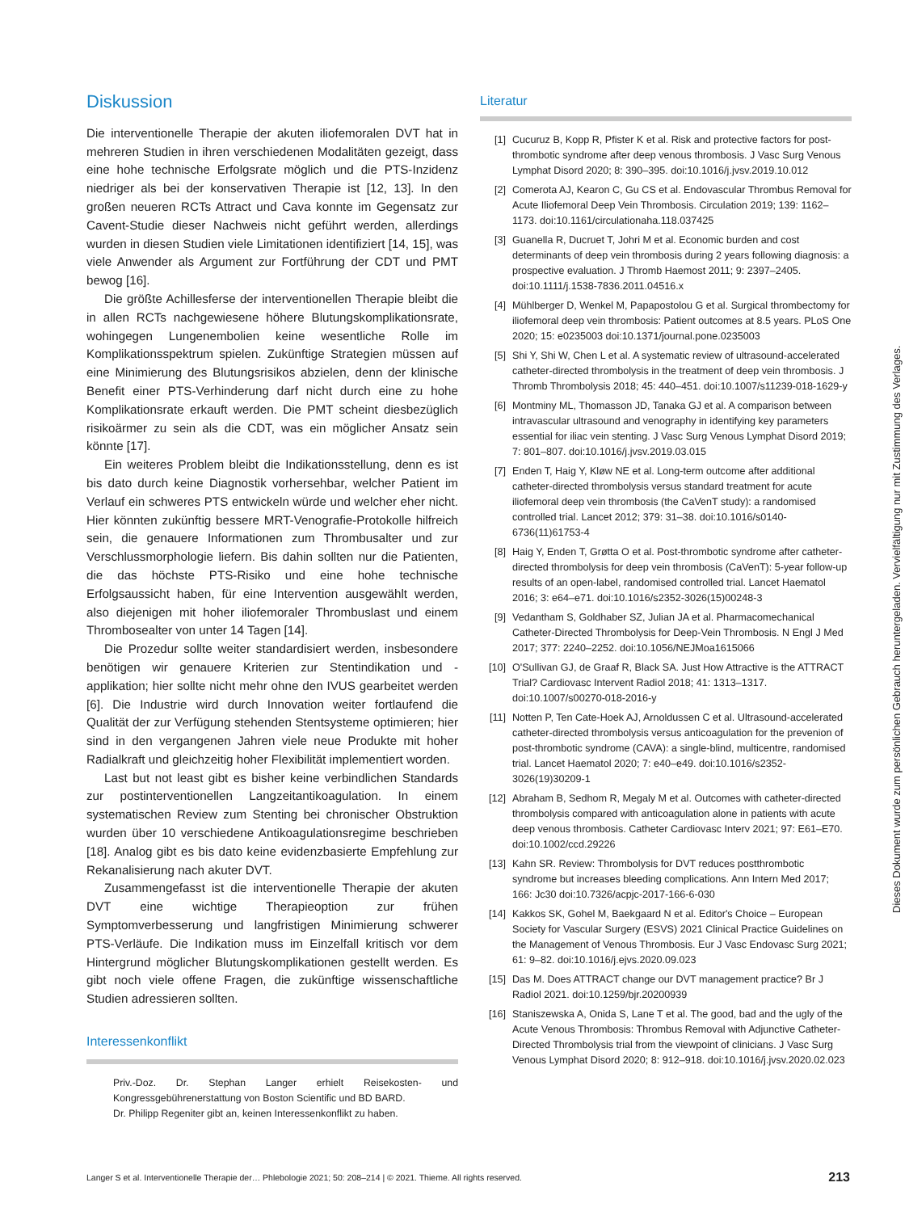Diskussion
Die interventionelle Therapie der akuten iliofemoralen DVT hat in mehreren Studien in ihren verschiedenen Modalitäten gezeigt, dass eine hohe technische Erfolgsrate möglich und die PTS-Inzidenz niedriger als bei der konservativen Therapie ist [12, 13]. In den großen neueren RCTs Attract und Cava konnte im Gegensatz zur Cavent-Studie dieser Nachweis nicht geführt werden, allerdings wurden in diesen Studien viele Limitationen identifiziert [14, 15], was viele Anwender als Argument zur Fortführung der CDT und PMT bewog [16].
Die größte Achillesferse der interventionellen Therapie bleibt die in allen RCTs nachgewiesene höhere Blutungskomplikationsrate, wohingegen Lungenembolien keine wesentliche Rolle im Komplikationsspektrum spielen. Zukünftige Strategien müssen auf eine Minimierung des Blutungsrisikos abzielen, denn der klinische Benefit einer PTS-Verhinderung darf nicht durch eine zu hohe Komplikationsrate erkauft werden. Die PMT scheint diesbezüglich risikoärmer zu sein als die CDT, was ein möglicher Ansatz sein könnte [17].
Ein weiteres Problem bleibt die Indikationsstellung, denn es ist bis dato durch keine Diagnostik vorhersehbar, welcher Patient im Verlauf ein schweres PTS entwickeln würde und welcher eher nicht. Hier könnten zukünftig bessere MRT-Venografie-Protokolle hilfreich sein, die genauere Informationen zum Thrombusalter und zur Verschlussmorphologie liefern. Bis dahin sollten nur die Patienten, die das höchste PTS-Risiko und eine hohe technische Erfolgsaussicht haben, für eine Intervention ausgewählt werden, also diejenigen mit hoher iliofemoraler Thrombuslast und einem Thrombosealter von unter 14 Tagen [14].
Die Prozedur sollte weiter standardisiert werden, insbesondere benötigen wir genauere Kriterien zur Stentindikation und -applikation; hier sollte nicht mehr ohne den IVUS gearbeitet werden [6]. Die Industrie wird durch Innovation weiter fortlaufend die Qualität der zur Verfügung stehenden Stentsysteme optimieren; hier sind in den vergangenen Jahren viele neue Produkte mit hoher Radialkraft und gleichzeitig hoher Flexibilität implementiert worden.
Last but not least gibt es bisher keine verbindlichen Standards zur postinterventionellen Langzeitantikoagulation. In einem systematischen Review zum Stenting bei chronischer Obstruktion wurden über 10 verschiedene Antikoagulationsregime beschrieben [18]. Analog gibt es bis dato keine evidenzbasierte Empfehlung zur Rekanalisierung nach akuter DVT.
Zusammengefasst ist die interventionelle Therapie der akuten DVT eine wichtige Therapieoption zur frühen Symptomverbesserung und langfristigen Minimierung schwerer PTS-Verläufe. Die Indikation muss im Einzelfall kritisch vor dem Hintergrund möglicher Blutungskomplikationen gestellt werden. Es gibt noch viele offene Fragen, die zukünftige wissenschaftliche Studien adressieren sollten.
Interessenkonflikt
Priv.-Doz. Dr. Stephan Langer erhielt Reisekosten- und Kongressgebührenerstattung von Boston Scientific und BD BARD.
Dr. Philipp Regeniter gibt an, keinen Interessenkonflikt zu haben.
Literatur
[1] Cucuruz B, Kopp R, Pfister K et al. Risk and protective factors for post-thrombotic syndrome after deep venous thrombosis. J Vasc Surg Venous Lymphat Disord 2020; 8: 390–395. doi:10.1016/j.jvsv.2019.10.012
[2] Comerota AJ, Kearon C, Gu CS et al. Endovascular Thrombus Removal for Acute Iliofemoral Deep Vein Thrombosis. Circulation 2019; 139: 1162–1173. doi:10.1161/circulationaha.118.037425
[3] Guanella R, Ducruet T, Johri M et al. Economic burden and cost determinants of deep vein thrombosis during 2 years following diagnosis: a prospective evaluation. J Thromb Haemost 2011; 9: 2397–2405. doi:10.1111/j.1538-7836.2011.04516.x
[4] Mühlberger D, Wenkel M, Papapostolou G et al. Surgical thrombectomy for iliofemoral deep vein thrombosis: Patient outcomes at 8.5 years. PLoS One 2020; 15: e0235003 doi:10.1371/journal.pone.0235003
[5] Shi Y, Shi W, Chen L et al. A systematic review of ultrasound-accelerated catheter-directed thrombolysis in the treatment of deep vein thrombosis. J Thromb Thrombolysis 2018; 45: 440–451. doi:10.1007/s11239-018-1629-y
[6] Montminy ML, Thomasson JD, Tanaka GJ et al. A comparison between intravascular ultrasound and venography in identifying key parameters essential for iliac vein stenting. J Vasc Surg Venous Lymphat Disord 2019; 7: 801–807. doi:10.1016/j.jvsv.2019.03.015
[7] Enden T, Haig Y, Kløw NE et al. Long-term outcome after additional catheter-directed thrombolysis versus standard treatment for acute iliofemoral deep vein thrombosis (the CaVenT study): a randomised controlled trial. Lancet 2012; 379: 31–38. doi:10.1016/s0140-6736(11)61753-4
[8] Haig Y, Enden T, Grøtta O et al. Post-thrombotic syndrome after catheter-directed thrombolysis for deep vein thrombosis (CaVenT): 5-year follow-up results of an open-label, randomised controlled trial. Lancet Haematol 2016; 3: e64–e71. doi:10.1016/s2352-3026(15)00248-3
[9] Vedantham S, Goldhaber SZ, Julian JA et al. Pharmacomechanical Catheter-Directed Thrombolysis for Deep-Vein Thrombosis. N Engl J Med 2017; 377: 2240–2252. doi:10.1056/NEJMoa1615066
[10] O'Sullivan GJ, de Graaf R, Black SA. Just How Attractive is the ATTRACT Trial? Cardiovasc Intervent Radiol 2018; 41: 1313–1317. doi:10.1007/s00270-018-2016-y
[11] Notten P, Ten Cate-Hoek AJ, Arnoldussen C et al. Ultrasound-accelerated catheter-directed thrombolysis versus anticoagulation for the prevenion of post-thrombotic syndrome (CAVA): a single-blind, multicentre, randomised trial. Lancet Haematol 2020; 7: e40–e49. doi:10.1016/s2352-3026(19)30209-1
[12] Abraham B, Sedhom R, Megaly M et al. Outcomes with catheter-directed thrombolysis compared with anticoagulation alone in patients with acute deep venous thrombosis. Catheter Cardiovasc Interv 2021; 97: E61–E70. doi:10.1002/ccd.29226
[13] Kahn SR. Review: Thrombolysis for DVT reduces postthrombotic syndrome but increases bleeding complications. Ann Intern Med 2017; 166: Jc30 doi:10.7326/acpjc-2017-166-6-030
[14] Kakkos SK, Gohel M, Baekgaard N et al. Editor's Choice – European Society for Vascular Surgery (ESVS) 2021 Clinical Practice Guidelines on the Management of Venous Thrombosis. Eur J Vasc Endovasc Surg 2021; 61: 9–82. doi:10.1016/j.ejvs.2020.09.023
[15] Das M. Does ATTRACT change our DVT management practice? Br J Radiol 2021. doi:10.1259/bjr.20200939
[16] Staniszewska A, Onida S, Lane T et al. The good, bad and the ugly of the Acute Venous Thrombosis: Thrombus Removal with Adjunctive Catheter-Directed Thrombolysis trial from the viewpoint of clinicians. J Vasc Surg Venous Lymphat Disord 2020; 8: 912–918. doi:10.1016/j.jvsv.2020.02.023
Dieses Dokument wurde zum persönlichen Gebrauch heruntergeladen. Vervielfältigung nur mit Zustimmung des Verlages.
Langer S et al. Interventionelle Therapie der… Phlebologie 2021; 50: 208–214 | © 2021. Thieme. All rights reserved. 213